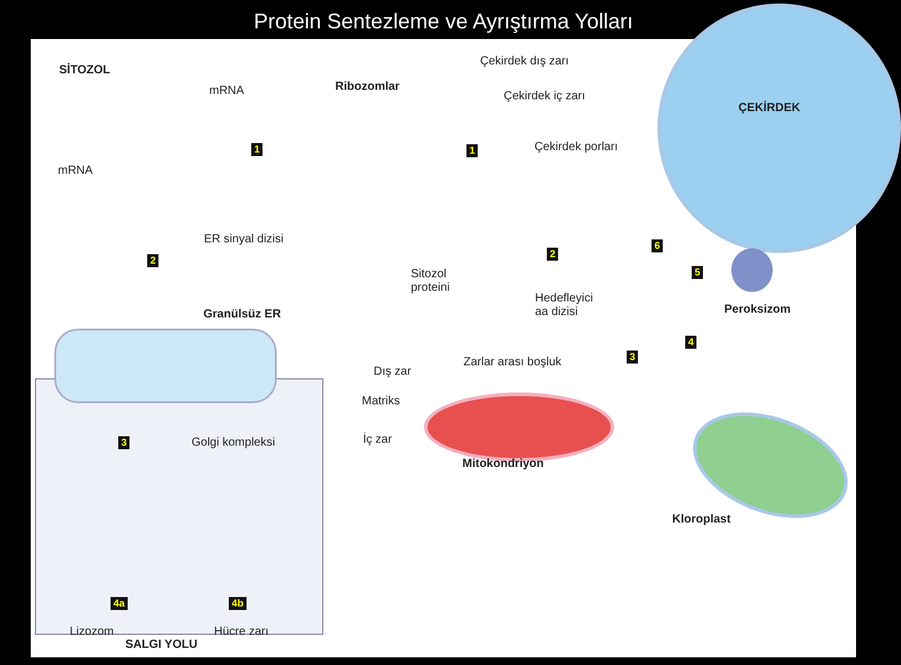Protein Sentezleme ve Ayrıştırma Yolları
SİTOZOL
mRNA Ribozomlar
Çekirdek dış zarı
Çekirdek iç zarı
ÇEKİRDEK
Çekirdek porları
1 1
mRNA
ER sinyal dizisi
2
2
6
5
Sitozol
proteini
Hedefleyici
aa dizisi
Peroksizom
Granülsüz ER
4
3
Zarlar arası boşluk
Dış zar
Matriks
İç zar
Mitokondriyon
3 Golgi kompleksi
Kloroplast
4a 4b
Lizozom Hücre zarı
SALGI YOLU